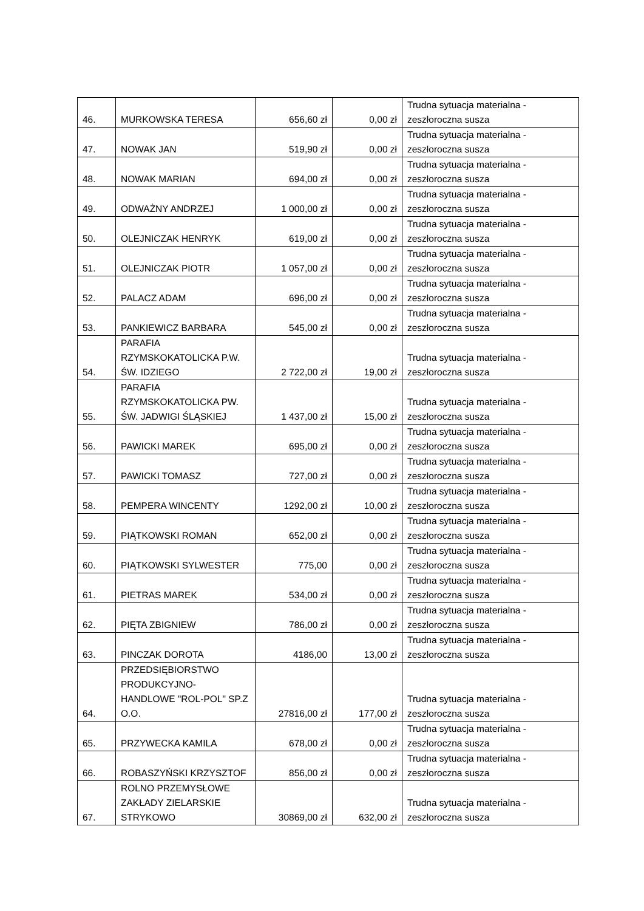| 46. | MURKOWSKA TERESA | 656,60 zł | 0,00 zł | Trudna sytuacja materialna - zeszłoroczna susza |
| 47. | NOWAK JAN | 519,90 zł | 0,00 zł | Trudna sytuacja materialna - zeszłoroczna susza |
| 48. | NOWAK MARIAN | 694,00 zł | 0,00 zł | Trudna sytuacja materialna - zeszłoroczna susza |
| 49. | ODWAŻNY ANDRZEJ | 1 000,00 zł | 0,00 zł | Trudna sytuacja materialna - zeszłoroczna susza |
| 50. | OLEJNICZAK HENRYK | 619,00 zł | 0,00 zł | Trudna sytuacja materialna - zeszłoroczna susza |
| 51. | OLEJNICZAK PIOTR | 1 057,00 zł | 0,00 zł | Trudna sytuacja materialna - zeszłoroczna susza |
| 52. | PALACZ ADAM | 696,00 zł | 0,00 zł | Trudna sytuacja materialna - zeszłoroczna susza |
| 53. | PANKIEWICZ BARBARA | 545,00 zł | 0,00 zł | Trudna sytuacja materialna - zeszłoroczna susza |
| 54. | PARAFIA RZYMSKOKATOLICKA P.W. ŚW. IDZIEGO | 2 722,00 zł | 19,00 zł | Trudna sytuacja materialna - zeszłoroczna susza |
| 55. | PARAFIA RZYMSKOKATOLICKA PW. ŚW. JADWIGI ŚLĄSKIEJ | 1 437,00 zł | 15,00 zł | Trudna sytuacja materialna - zeszłoroczna susza |
| 56. | PAWICKI MAREK | 695,00 zł | 0,00 zł | Trudna sytuacja materialna - zeszłoroczna susza |
| 57. | PAWICKI TOMASZ | 727,00 zł | 0,00 zł | Trudna sytuacja materialna - zeszłoroczna susza |
| 58. | PEMPERA WINCENTY | 1292,00 zł | 10,00 zł | Trudna sytuacja materialna - zeszłoroczna susza |
| 59. | PIĄTKOWSKI ROMAN | 652,00 zł | 0,00 zł | Trudna sytuacja materialna - zeszłoroczna susza |
| 60. | PIĄTKOWSKI SYLWESTER | 775,00 | 0,00 zł | Trudna sytuacja materialna - zeszłoroczna susza |
| 61. | PIETRAS MAREK | 534,00 zł | 0,00 zł | Trudna sytuacja materialna - zeszłoroczna susza |
| 62. | PIĘTA ZBIGNIEW | 786,00 zł | 0,00 zł | Trudna sytuacja materialna - zeszłoroczna susza |
| 63. | PINCZAK DOROTA | 4186,00 | 13,00 zł | Trudna sytuacja materialna - zeszłoroczna susza |
| 64. | PRZEDSIĘBIORSTWO PRODUKCYJNO-HANDLOWE "ROL-POL" SP.Z O.O. | 27816,00 zł | 177,00 zł | Trudna sytuacja materialna - zeszłoroczna susza |
| 65. | PRZYWECKA KAMILA | 678,00 zł | 0,00 zł | Trudna sytuacja materialna - zeszłoroczna susza |
| 66. | ROBASZYŃSKI KRZYSZTOF | 856,00 zł | 0,00 zł | Trudna sytuacja materialna - zeszłoroczna susza |
| 67. | ROLNO PRZEMYSŁOWE ZAKŁADY ZIELARSKIE STRYKOWO | 30869,00 zł | 632,00 zł | Trudna sytuacja materialna - zeszłoroczna susza |